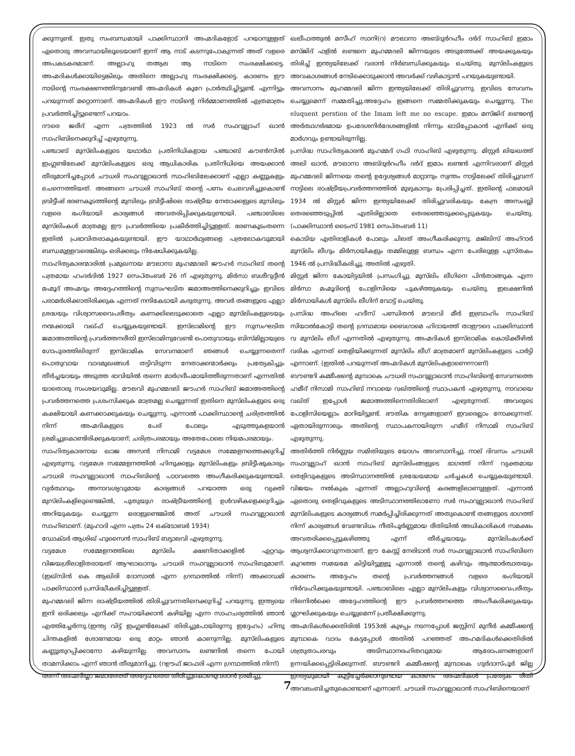ക്കുന്നുണ്ട്. ഇതു സംബന്ധമായി പാക്കിസ്ഥാനി അഹ്മദികളോട് പറയാനുള്ളത് ഏതൊരു അവസ്ഥയിലൂടെയാണ് ഇന്ന് ആ നാട് കടന്നുപോകുന്നത് അത് വളരെ അപകടകരമാണ്. അല്ലാഹു തആല ആ നാടിനെ സംരക്ഷിക്കട്ടെ. അഹ്മദികൾക്കായിട്ടെങ്കിലും അതിനെ അല്ലാഹു സംരക്ഷിക്കട്ടെ. കാരണം ഈ നാടിന്റെ സംരക്ഷണത്തിനുവേണ്ടി അഹ്മദികൾ കുറേ പ്രാർത്ഥിച്ചിട്ടുണ്ട്. എന്നിട്ടും പറയുന്നത് മറ്റൊന്നാണ്. അഹ്മദികൾ ഈ നാടിന്റെ നിർമ്മാണത്തിൽ എത്രമാത്രം പ്രവർത്തിച്ചിട്ടുണ്ടെന്ന് പറയാം.
ദൗരെ ജരീദ് എന്ന പത്രത്തിൽ 1923 ൽ സർ സഫറുല്ലാഹ് ഖാൻ സാഹിബിനെക്കുറിച്ച് എഴുതുന്നു.
പഞ്ചാബ് മുസ്‌ലിംകളുടെ യഥാർഥ പ്രതിനിധികളായ പഞ്ചാബ് കൗൺസിൽ ഇംഗ്ലണ്ടിലേക്ക് മുസ്‌ലിംകളുടെ ഒരു ആധികാരിക പ്രതിനിധിയെ അയക്കാൻ തീരുമാനിച്ചപ്പോൾ ചൗധരി സഫറുല്ലാഖാൻ സാഹിബിലേക്കാണ് എല്ലാ കണ്ണുകളും ചെന്നെത്തിയത്. അങ്ങനെ ചൗധരി സാഹിബ് തന്റെ പണം ചെലവഴിച്ചുകൊണ്ട് ബ്രിട്ടീഷ് ഭരണകൂടത്തിന്റെ മുമ്പിലും ബ്രിട്ടീഷിലെ രാഷ്ട്രീയ നേതാക്കളുടെ മുമ്പിലും വളരെ ഭംഗിയായി കാര്യങ്ങൾ അവതരിപ്പിക്കുകയുണ്ടായി. പഞ്ചാബിലെ മുസ്‌ലിംകൾ മാത്രമല്ല ഈ പ്രവർത്തിയെ പ്രകീർത്തിച്ചിട്ടുള്ളത്. ഭരണകൂടംതന്നെ ഇതിൽ പ്രഭാവിതരാകുകയുണ്ടായി. ഈ യാഥാർഥ്യങ്ങളെ പത്രലോകവുമായി ബന്ധമുള്ളവരെങ്കിലും ഒരിക്കലും നിഷേധിക്കുകയില്ല.
സാഹിത്യകാരന്മാരിൽ പ്രമുഖനായ മൗലാനാ മുഹമ്മദലി ജൗഹർ സാഹിബ് തന്റെ പത്രമായ ഹംദർദിൽ 1927 സെപ്തംബർ 26 ന് എഴുതുന്നു. മിർസാ ബശീറുദ്ദീൻ മഹ്മൂദ് അഹ്മദും അദ്ദേഹത്തിന്റെ സുസംഘടിത ജമാഅത്തിനെക്കുറിച്ചും ഇവിടെ പരാമർശിക്കാതിരിക്കുക എന്നത് നന്ദികേടായി കരുതുന്നു. അവർ തങ്ങളുടെ എല്ലാ ശ്രദ്ധയും വിശ്വാസവൈപരീത്യം കണക്കിലെടുക്കാതെ എല്ലാ മുസ്‌ലിംകളുടെയും നന്മക്കായി വഖ്ഫ് ചെയ്യുകയുണ്ടായി. ഇസ്‌ലാമിന്റെ ഈ സുസംഘടിത ജമാഅത്തിന്റെ പ്രവർത്തനരീതി ഇസ്‌ലാമിനുവേണ്ടി പൊതുവായും ബിസ്മില്ലായുടെ ഗോപുരത്തിലിരുന്ന് ഇസ്‌ലാമിക സേവനമാണ് ഞങ്ങൾ ചെയ്യുന്നതെന്ന് പൊതുവായ വാദമുഖങ്ങൾ തട്ടിവിടുന്ന നേതാക്കന്മാർക്കും പ്രത്യേകിച്ചും തീർച്ചയായും അടുത്ത ഭാവിയിൽ തന്നെ മാർഗദീപമായിത്തീരുന്നതാണ് എന്നതിൽ യാതൊരു സംശയവുമില്ല. മൗലവി മുഹമ്മദലി ജൗഹർ സാഹിബ് ജമാഅത്തിന്റെ പ്രവർത്തനത്തെ പ്രശംസിക്കുക മാത്രമല്ല ചെയ്യുന്നത് ഇതിനെ മുസ്‌ലിംകളുടെ ഒരു കക്ഷിയായി കണക്കാക്കുകയും ചെയ്യുന്നു. എന്നാൽ പാക്കിസ്ഥാന്റെ ചരിത്രത്തിൽ നിന്ന് അഹ്മദികളുടെ പേര് പോലും എടുത്തുകളയാൻ ശ്രമിച്ചുകൊണ്ടിരിക്കുകയാണ്; ചരിത്രപരമായും അതേപോലെ നിയമപരമായും.
സാഹിത്യകാരനായ ഖാജ അസൻ നിസാമി വട്ടമേശ സമ്മേളനത്തെക്കുറിച്ച് എഴുതുന്നു. വട്ടമേശ സമ്മേളനത്തിൽ ഹിന്ദുക്കളും മുസ്‌ലിംകളും ബ്രിട്ടീഷുകാരും ചൗധരി സഫറുല്ലാഖാൻ സാഹിബിന്റെ പാഠവത്തെ അംഗീകരിക്കുകയുണ്ടായി. വ്യർത്ഥവും അനാവശ്യവുമായ കാര്യങ്ങൾ പറയാത്ത ഒരു വ്യക്തി മുസ്‌ലിംകളിലുണ്ടെങ്കിൽ, പുതുയുഗ രാഷ്ട്രീയത്തിന്റെ ഉൾവഴികളെക്കുറിച്ചും അറിയുകയും ചെയ്യുന്ന ഒരാളുണ്ടെങ്കിൽ അത് ചൗധരി സഫറുല്ലാഖാൻ സാഹിബാണ്. (മുഹാദി എന്ന പത്രം 24 ഒക്ടോബർ 1934)
ഡോക്ടർ ആശിഖ് ഹുസൈൻ സാഹിബ് ബട്ടാലവി എഴുതുന്നു.
വട്ടമേശ സമ്മേളനത്തിലെ മുസ്‌ലിം ക്ഷണിതാക്കളിൽ ഏറ്റവും വിജയശ്രീലാളിതരായത് ആഘാഖാനും ചൗധരി സഫറുല്ലാഖാൻ സാഹിബുമാണ്. (ഇഖ്സിൻ കെ ആഖിരി ദോസാൽ എന്ന ഗ്രന്ഥത്തിൽ നിന്ന്) അക്കാഡമി പാക്കിസ്ഥാൻ പ്രസിദ്ധീകരിച്ചിട്ടുള്ളത്.
മുഹമ്മദലി ജിന്ന രാഷ്ട്രീയത്തിൽ തിരിച്ചുവന്നതിനെക്കുറിച്ച് പറയുന്നു. ഇന്ത്യയെ ഇനി ഒരിക്കലും എനിക്ക് സഹായിക്കാൻ കഴിയില്ല എന്ന സാഹചര്യത്തിൽ ഞാൻ എത്തിച്ചേർന്നു.(ഇന്ത്യ വിട്ട് ഇംഗ്ലണ്ടിലേക്ക് തിരിച്ചുപോയിരുന്നു ഇദ്ദേഹം) ഹിന്ദു ചിന്തകളിൽ ശോഭനമായ ഒരു മാറ്റം ഞാൻ കാണുന്നില്ല. മുസ്‌ലിംകളുടെ കണ്ണുതുറപ്പിക്കാനോ കഴിയുന്നില്ല. അവസാനം ലണ്ടനിൽ തന്നെ പോയി താമസിക്കാം എന്ന് ഞാൻ തീരുമാനിച്ചു. (റഊഫ് ജാഫരി എന്ന ഗ്രന്ഥത്തിൽ നിന്ന്)
അന്ന് അഹ്മദിയ്യാ ജമാഅത്ത് അദ്ദേഹത്തെ തിരിച്ചുകൊണ്ടുവരാൻ ശ്രമിച്ചു.
ഖലീഫത്തുൽ മസീഹ് സാനി(റ) മൗലാനാ അബ്ദുർറഹീം ദർദ് സാഹിബ് ഇമാം മസ്ജിദ് ഫള്ൽ ലണ്ടനെ മുഹമ്മദലി ജിന്നയുടെ അടുത്തേക്ക് അയക്കുകയും തിരിച്ച് ഇന്ത്യയിലേക്ക് വരാൻ നിർബന്ധിക്കുകയും ചെയ്തു. മുസ്‌ലിംകളുടെ അവകാശങ്ങൾ നേടിക്കൊടുക്കാൻ അവർക്ക് വഴികാട്ടാൻ പറയുകയുണ്ടായി.
അവസാനം മുഹമ്മദലി ജിന്ന ഇന്ത്യയിലേക്ക് തിരിച്ചുവന്നു. ഇവിടെ സേവനം ചെയ്യുമെന്ന് സമ്മതിച്ചു.അദ്ദേഹം ഇങ്ങനെ സമ്മതിക്കുകയും ചെയ്യുന്നു. The eluquent perstion of the Imam left me no escape. ഇമാം മസ്ജിദ് ലണ്ടന്റെ അർത്ഥഗർഭമായ ഉപദേശനിർദേശങ്ങളിൽ നിന്നും ഓടിപ്പോകാൻ എനിക്ക് ഒരു മാർഗവും ഉണ്ടായിരുന്നില്ല.
പ്രസിദ്ധ സാഹിത്യകാരൻ മുഹമ്മദ് ഗഫി സാഹിബ് എഴുതുന്നു. മിസ്റ്റർ ലിയഖത്ത് അലി ഖാൻ, മൗലാനാ അബ്ദുർറഹീം ദർദ് ഇമാം ലണ്ടൻ എന്നിവരാണ് മിസ്റ്റർ മുഹമ്മദലി ജിന്നയെ തന്റെ ഉദ്ദേശ്യങ്ങൾ മാറ്റാനും സ്വന്തം നാട്ടിലേക്ക് തിരിച്ചുവന്ന് നാട്ടിലെ രാഷ്ട്രീയപ്രവർത്തനത്തിൽ മുഴുകാനും പ്രേരിപ്പിച്ചത്. ഇതിന്റെ ഫലമായി 1934 ൽ മിസ്റ്റർ ജിന്ന ഇന്ത്യയിലേക്ക് തിരിച്ചുവരികയും കേന്ദ്ര അസംബ്ലി തെരഞ്ഞെടുപ്പിൽ എതിരില്ലാതെ തെരഞ്ഞെടുക്കപ്പെടുകയും ചെയ്തു. (പാക്കിസ്ഥാൻ ടൈംസ് 1981 സെപ്തംബർ 11)
കൊടിയ എതിരാളികൾ പോലും ചിലത് അംഗീകരിക്കുന്നു. മജ്‌ലിസ് അഹ്റാർ മുസ്‌ലിം ലീഗും മിർസായികളും തമ്മിലുള്ള ബന്ധം എന്ന പേരിലുള്ള പുസ്തകം 1946 ൽ പ്രസിദ്ധീകരിച്ചു. അതിൽ എഴുതി.
മിസ്റ്റർ ജിന്ന കോയിട്ടയിൽ പ്രസംഗിച്ചു. മുസ്‌ലിം ലീഗിനെ പിൻതാങ്ങുക എന്ന മിർസാ മഹ്മൂദിന്റെ പോളിസിയെ പുകഴ്ത്തുകയും ചെയ്തു. ഇലക്ഷനിൽ മിർസായികൾ മുസ്‌ലിം ലീഗിന് വോട്ട് ചെയ്തു.
പ്രസിദ്ധ അഹ്‌ലെ ഹദീസ് പണ്ഡിതൻ മൗലവി മീർ ഇബ്രാഹിം സാഹിബ് സിയാൽകോട്ടി തന്റെ ഗ്രന്ഥമായ ബൈഗാമെ ഹിദായത്ത് താഈദെ പാക്കിസ്ഥാൻ വ മുസ്‌ലിം ലീഗ് എന്നതിൽ എഴുതുന്നു. അഹ്മദികൾ ഇസ്‌ലാമിക കൊടിക്കീഴിൽ വരിക എന്നത് തെളിയിക്കുന്നത് മുസ്‌ലിം ലീഗ് മാത്രമാണ് മുസ്‌ലിംകളുടെ പാർട്ടി എന്നാണ്. (ഇതിൽ പറയുന്നത് അഹ്മദികൾ മുസ്‌ലിംകളാണെന്നാണ്)
ബൗണ്ടറി കമ്മീഷന്റെ മുമ്പാകെ ചൗധരി സഫറുല്ലാഖാൻ സാഹിബിന്റെ സേവനത്തെ ഹമീദ് നിസാമി സാഹിബ് നവായെ വഖ്ത്തിന്റെ സ്ഥാപകൻ എഴുതുന്നു. നാവായെ വഖ്ത് ഇപ്പോൾ ജമാഅത്തിന്നെതിരിലാണ് എഴുതുന്നത്. അവരുടെ പോളിസിയെല്ലാം മാറിയിട്ടുണ്ട്. ഭൗതിക നേട്ടങ്ങളാണ് ഇവരെല്ലാം നോക്കുന്നത്. ഏതായിരുന്നാലും അതിന്റെ സ്ഥാപകനായിരുന്ന ഹമീദ് നിസാമി സാഹിബ് എഴുതുന്നു.
അതിർത്തി നിർണ്ണയ സമിതിയുടെ യോഗം അവസാനിച്ചു. നാല് ദിവസം ചൗധരി സഫറുല്ലാഹ് ഖാൻ സാഹിബ് മുസ്‌ലിംങ്ങളുടെ ഭാഗത്ത് നിന്ന് വ്യക്തമായ തെളിവുകളുടെ അടിസ്ഥാനത്തിൽ ശ്രദ്ധേയമായ ചർച്ചകൾ ചെയ്യുകയുണ്ടായി. വിജയം നൽകുക എന്നത് അല്ലാഹുവിന്റെ കരങ്ങളിലാണുള്ളത്. എന്നാൽ ഏതൊരു തെളിവുകളുടെ അടിസ്ഥാനത്തിലാണോ സർ സഫറുല്ലാഖാൻ സാഹിബ് മുസ്‌ലിംകളുടെ കാര്യങ്ങൾ സമർപ്പിച്ചിരിക്കുന്നത് അതുകൊണ്ട് തങ്ങളുടെ ഭാഗത്ത് നിന്ന് കാര്യങ്ങൾ വേണ്ടവിധം നീതിപൂർണ്ണമായ രീതിയിൽ അധികാരികൾ സമക്ഷം അവതരിക്കപ്പെട്ടുകഴിഞ്ഞു എന്ന് തീർച്ചയായും മുസ്‌ലിംകൾക്ക് ആശ്വസിക്കാവുന്നതാണ്. ഈ കേസ്സ് നേരിടാൻ സർ സഫറുല്ലാഖാൻ സാഹിബിനെ കുറഞ്ഞ സമയമേ കിട്ടിയിട്ടുള്ളൂ എന്നാൽ തന്റെ കഴിവും ആത്മാർത്ഥതയും കാരണം അദ്ദേഹം തന്റെ പ്രവർത്തനങ്ങൾ വളരെ ഭംഗിയായി നിർവഹിക്കുകയുണ്ടായി. പഞ്ചാബിലെ എല്ലാ മുസ്‌ലിംകളും വിശ്വാസവൈപരീത്യം നിലനിൽക്കെ അദ്ദേഹത്തിന്റെ ഈ പ്രവർത്തനത്തെ അംഗീകരിക്കുകയും ശ്ലാഘിക്കുകയും ചെയ്യുമെന്ന് പ്രതീക്ഷിക്കുന്നു.
അഹ്മദികൾക്കെതിരിൽ 1953ൽ കുഴപ്പം നടന്നപ്പോൾ ജസ്റ്റിസ് മുനീർ കമ്മീഷന്റെ മുമ്പാകെ വാദം കേട്ടപ്പോൾ അതിൽ പറഞ്ഞത് അഹമദികൾക്കെതിരിൽ ശത്രുതാപരവും അടിസ്ഥാനരഹിതവുമായ ആരോപണങ്ങളാണ് ഉന്നയിക്കപ്പെട്ടിരിക്കുന്നത്. ബൗണ്ടറി കമ്മീഷന്റെ മുമ്പാകെ ഗുർദാസ്പൂർ ജില്ല ഇന്ത്യയുമായി കൂട്ടിച്ചേർക്കാനുണ്ടായ കാരണം അഹ്മദികൾ പ്രത്യേക രീതി അവലംബിച്ചതുകൊണ്ടാണ് എന്നാണ്. ചൗധരി സഫറുല്ലാഖാൻ സാഹിബിനെയാണ്
7